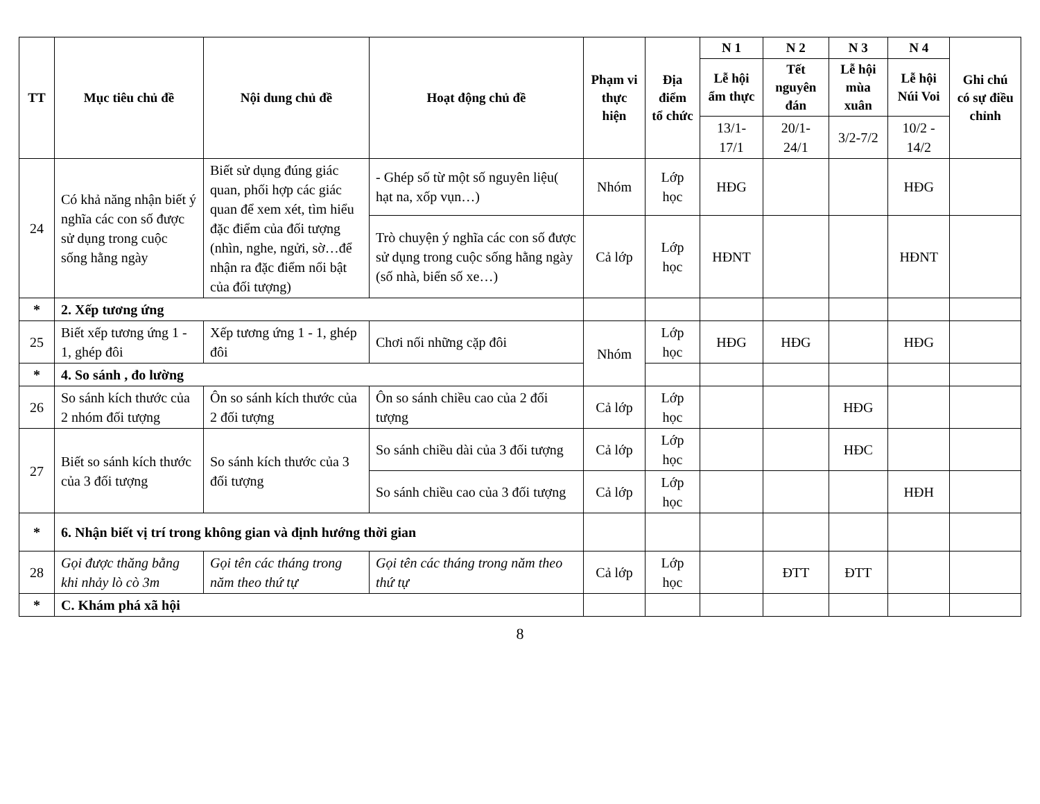| TT | Mục tiêu chủ đề | Nội dung chủ đề | Hoạt động chủ đề | Phạm vi thực hiện | Địa điểm tổ chức | N 1 | N 2 | N 3 | N 4 | Ghi chú có sự điều chỉnh |
| --- | --- | --- | --- | --- | --- | --- | --- | --- | --- | --- |
| | | | | | | Lễ hội ẩm thực | Tết nguyên đán | Lễ hội mùa xuân | Lễ hội Núi Voi | |
| | | | | | | 13/1-17/1 | 20/1-24/1 | 3/2-7/2 | 10/2 - 14/2 | |
| 24 | Có khả năng nhận biết ý nghĩa các con số được sử dụng trong cuộc sống hằng ngày | Biết sử dụng đúng giác quan, phối hợp các giác quan để xem xét, tìm hiểu đặc điểm của đối tượng (nhìn, nghe, ngửi, sờ…để nhận ra đặc điểm nổi bật của đối tượng) | - Ghép số từ một số nguyên liệu( hạt na, xốp vụn…) | Nhóm | Lớp học | HĐG | | | HĐG | |
| | | | Trò chuyện ý nghĩa các con số được sử dụng trong cuộc sống hằng ngày (số nhà, biển số xe…) | Cả lớp | Lớp học | HĐNT | | | HĐNT | |
| * | 2. Xếp tương ứng | | | | | | | | | |
| 25 | Biết xếp tương ứng 1 - 1, ghép đôi | Xếp tương ứng 1 - 1, ghép đôi | Chơi nối những cặp đôi | Nhóm | Lớp học | HĐG | HĐG | | HĐG | |
| * | 4. So sánh , đo lường | | | | | | | | | |
| 26 | So sánh kích thước của 2 nhóm đối tượng | Ôn so sánh kích thước của 2 đối tượng | Ôn so sánh chiều cao của 2 đối tượng | Cả lớp | Lớp học | | | HĐG | | |
| 27 | Biết so sánh kích thước của 3 đối tượng | So sánh kích thước của 3 đối tượng | So sánh chiều dài của 3 đối tượng | Cả lớp | Lớp học | | | HĐC | | |
| | | | So sánh chiều cao của 3 đối tượng | Cả lớp | Lớp học | | | | HĐH | |
| * | 6. Nhận biết vị trí trong không gian và định hướng thời gian | | | | | | | | | |
| 28 | Gọi được thăng bằng khi nhảy lò cò 3m | Gọi tên các tháng trong năm theo thứ tự | Gọi tên các tháng trong năm theo thứ tự | Cả lớp | Lớp học | | ĐTT | ĐTT | | |
| * | C. Khám phá xã hội | | | | | | | | | |
8